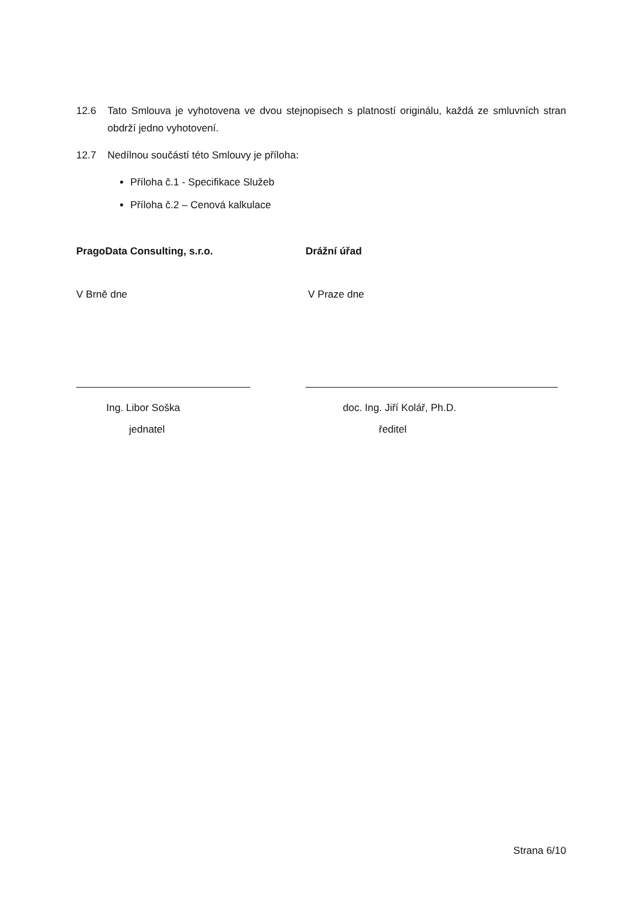12.6 Tato Smlouva je vyhotovena ve dvou stejnopisech s platností originálu, každá ze smluvních stran obdrží jedno vyhotovení.
12.7 Nedílnou součástí této Smlouvy je příloha:
Příloha č.1 - Specifikace Služeb
Příloha č.2 – Cenová kalkulace
PragoData Consulting, s.r.o. Drážní úřad
V Brně dne V Praze dne
Ing. Libor Soška doc. Ing. Jiří Kolář, Ph.D.
jednatel ředitel
Strana 6/10